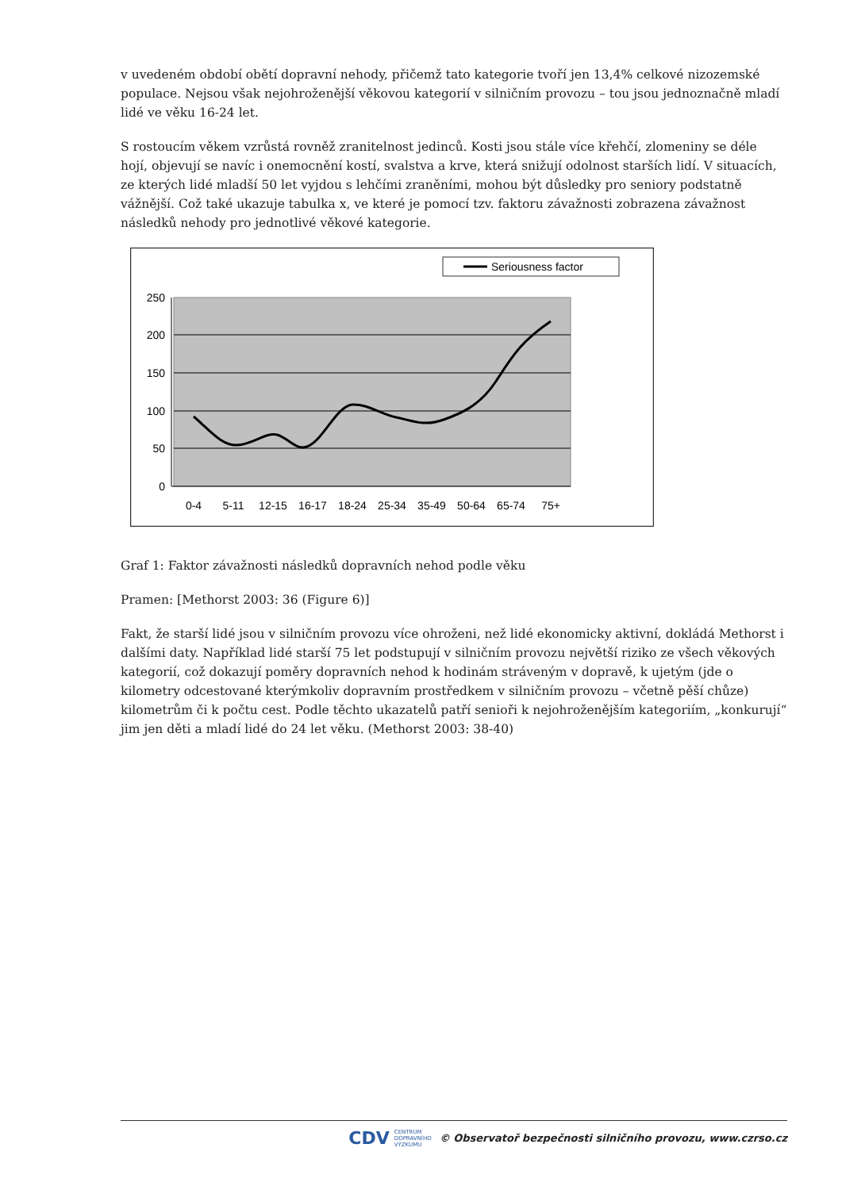v uvedeném období obětí dopravní nehody, přičemž tato kategorie tvoří jen 13,4% celkové nizozemské populace. Nejsou však nejohroženější věkovou kategorií v silničním provozu – tou jsou jednoznačně mladí lidé ve věku 16-24 let.
S rostoucím věkem vzrůstá rovněž zranitelnost jedinců. Kosti jsou stále více křehčí, zlomeniny se déle hojí, objevují se navíc i onemocnění kostí, svalstva a krve, která snižují odolnost starších lidí. V situacích, ze kterých lidé mladší 50 let vyjdou s lehčími zraněními, mohou být důsledky pro seniory podstatně vážnější. Což také ukazuje tabulka x, ve které je pomocí tzv. faktoru závažnosti zobrazena závažnost následků nehody pro jednotlivé věkové kategorie.
Seriousness factor
250
200
150
100
50
0
0-4
5-11
12-15
16-17
18-24
25-34
35-49
50-64
65-74
75+
Graf 1: Faktor závažnosti následků dopravních nehod podle věku
Pramen: [Methorst 2003: 36 (Figure 6)]
Fakt, že starší lidé jsou v silničním provozu více ohroženi, než lidé ekonomicky aktivní, dokládá Methorst i dalšími daty. Například lidé starší 75 let podstupují v silničním provozu největší riziko ze všech věkových kategorií, což dokazují poměry dopravních nehod k hodinám stráveným v dopravě, k ujetým (jde o kilometry odcestované kterýmkoliv dopravním prostředkem v silničním provozu – včetně pěší chůze) kilometrům či k počtu cest. Podle těchto ukazatelů patří senioři k nejohroženějším kategoriím, „konkurují“ jim jen děti a mladí lidé do 24 let věku. (Methorst 2003: 38-40)
CDV CENTRUM
DOPRAVNÍHO
VÝZKUMU © Observatoř bezpečnosti silničního provozu, www.czrso.cz